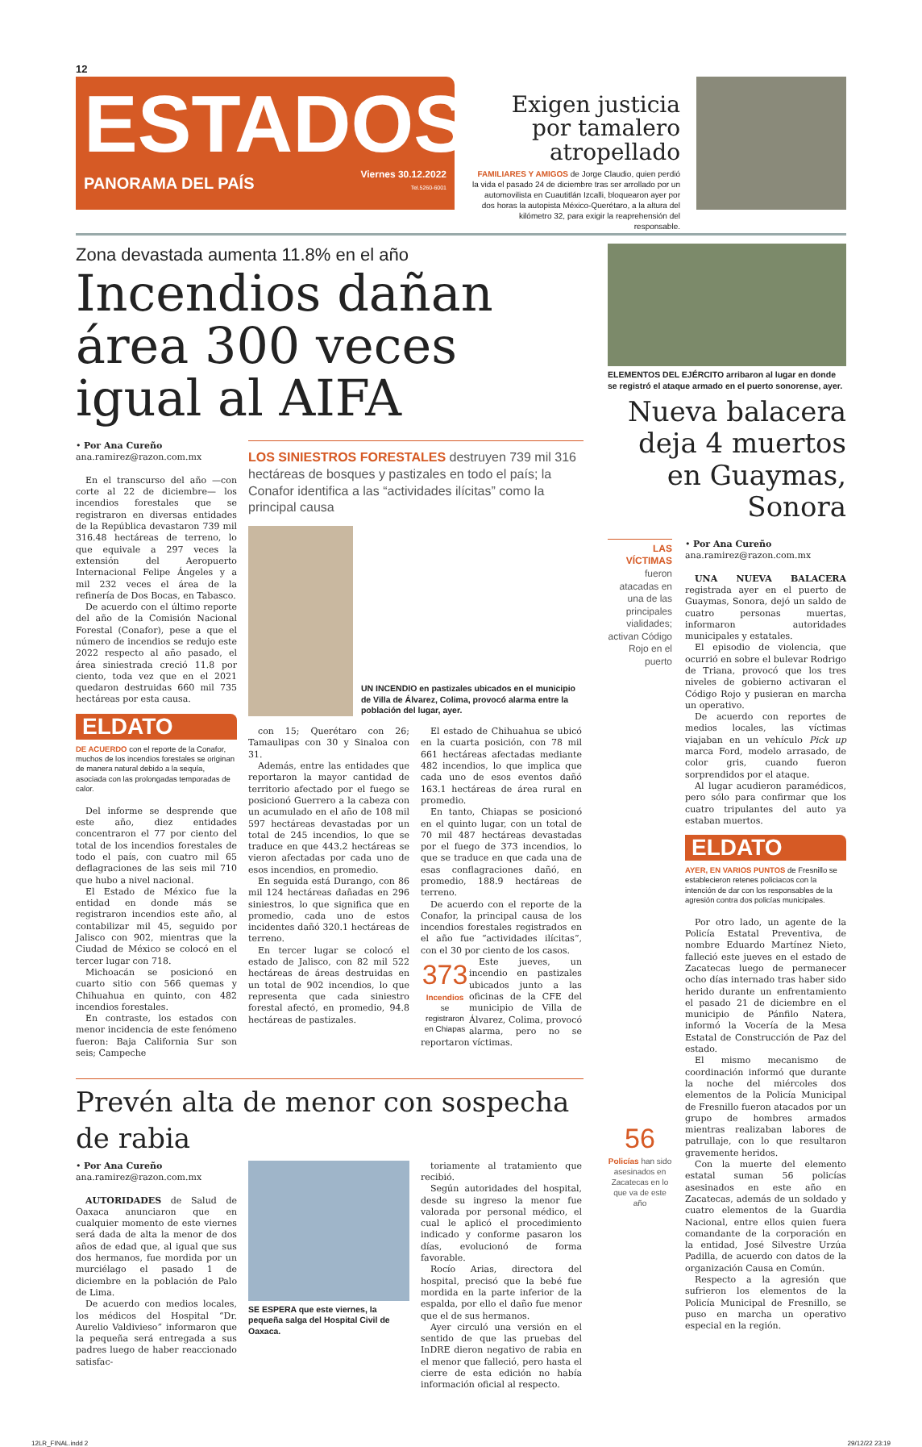12
ESTADOS
PANORAMA DEL PAÍS Viernes 30.12.2022
Tel.5260-6001
Exigen justicia por tamalero atropellado
FAMILIARES Y AMIGOS de Jorge Claudio, quien perdió la vida el pasado 24 de diciembre tras ser arrollado por un automovilista en Cuautitlán Izcalli, bloquearon ayer por dos horas la autopista México-Querétaro, a la altura del kilómetro 32, para exigir la reaprehensión del responsable.
Zona devastada aumenta 11.8% en el año
Incendios dañan área 300 veces igual al AIFA
• Por Ana Cureño
ana.ramirez@razon.com.mx
En el transcurso del año —con corte al 22 de diciembre— los incendios forestales que se registraron en diversas entidades de la República devastaron 739 mil 316.48 hectáreas de terreno, lo que equivale a 297 veces la extensión del Aeropuerto Internacional Felipe Ángeles y a mil 232 veces el área de la refinería de Dos Bocas, en Tabasco.
De acuerdo con el último reporte del año de la Comisión Nacional Forestal (Conafor), pese a que el número de incendios se redujo este 2022 respecto al año pasado, el área siniestrada creció 11.8 por ciento, toda vez que en el 2021 quedaron destruidas 660 mil 735 hectáreas por esta causa.
ELDATO
DE ACUERDO con el reporte de la Conafor, muchos de los incendios forestales se originan de manera natural debido a la sequía, asociada con las prolongadas temporadas de calor.
Del informe se desprende que este año, diez entidades concentraron el 77 por ciento del total de los incendios forestales de todo el país, con cuatro mil 65 deflagraciones de las seis mil 710 que hubo a nivel nacional.
El Estado de México fue la entidad en donde más se registraron incendios este año, al contabilizar mil 45, seguido por Jalisco con 902, mientras que la Ciudad de México se colocó en el tercer lugar con 718.
Michoacán se posicionó en cuarto sitio con 566 quemas y Chihuahua en quinto, con 482 incendios forestales.
En contraste, los estados con menor incidencia de este fenómeno fueron: Baja California Sur son seis; Campeche
LOS SINIESTROS FORESTALES destruyen 739 mil 316 hectáreas de bosques y pastizales en todo el país; la Conafor identifica a las “actividades ilícitas” como la principal causa
UN INCENDIO en pastizales ubicados en el municipio de Villa de Álvarez, Colima, provocó alarma entre la población del lugar, ayer.
con 15; Querétaro con 26; Tamaulipas con 30 y Sinaloa con 31.
Además, entre las entidades que reportaron la mayor cantidad de territorio afectado por el fuego se posicionó Guerrero a la cabeza con un acumulado en el año de 108 mil 597 hectáreas devastadas por un total de 245 incendios, lo que se traduce en que 443.2 hectáreas se vieron afectadas por cada uno de esos incendios, en promedio.
En seguida está Durango, con 86 mil 124 hectáreas dañadas en 296 siniestros, lo que significa que en promedio, cada uno de estos incidentes dañó 320.1 hectáreas de terreno.
En tercer lugar se colocó el estado de Jalisco, con 82 mil 522 hectáreas de áreas destruidas en un total de 902 incendios, lo que representa que cada siniestro forestal afectó, en promedio, 94.8 hectáreas de pastizales.
El estado de Chihuahua se ubicó en la cuarta posición, con 78 mil 661 hectáreas afectadas mediante 482 incendios, lo que implica que cada uno de esos eventos dañó 163.1 hectáreas de área rural en promedio.
En tanto, Chiapas se posicionó en el quinto lugar, con un total de 70 mil 487 hectáreas devastadas por el fuego de 373 incendios, lo que se traduce en que cada una de esas conflagraciones dañó, en promedio, 188.9 hectáreas de terreno.
De acuerdo con el reporte de la Conafor, la principal causa de los incendios forestales registrados en el año fue “actividades ilícitas”, con el 30 por ciento de los casos.
373
Incendios se registraron en Chiapas
Este jueves, un incendio en pastizales ubicados junto a las oficinas de la CFE del municipio de Villa de Álvarez, Colima, provocó alarma, pero no se reportaron víctimas.
Prevén alta de menor con sospecha de rabia
• Por Ana Cureño
ana.ramirez@razon.com.mx
AUTORIDADES de Salud de Oaxaca anunciaron que en cualquier momento de este viernes será dada de alta la menor de dos años de edad que, al igual que sus dos hermanos, fue mordida por un murciélago el pasado 1 de diciembre en la población de Palo de Lima.
De acuerdo con medios locales, los médicos del Hospital “Dr. Aurelio Valdivieso” informaron que la pequeña será entregada a sus padres luego de haber reaccionado satisfac-
SE ESPERA que este viernes, la pequeña salga del Hospital Civil de Oaxaca.
toriamente al tratamiento que recibió.
Según autoridades del hospital, desde su ingreso la menor fue valorada por personal médico, el cual le aplicó el procedimiento indicado y conforme pasaron los días, evolucionó de forma favorable.
Rocío Arias, directora del hospital, precisó que la bebé fue mordida en la parte inferior de la espalda, por ello el daño fue menor que el de sus hermanos.
Ayer circuló una versión en el sentido de que las pruebas del InDRE dieron negativo de rabia en el menor que falleció, pero hasta el cierre de esta edición no había información oficial al respecto.
ELEMENTOS DEL EJÉRCITO arribaron al lugar en donde se registró el ataque armado en el puerto sonorense, ayer.
Nueva balacera deja 4 muertos en Guaymas, Sonora
LAS VÍCTIMAS fueron atacadas en una de las principales vialidades; activan Código Rojo en el puerto
56
Policías han sido asesinados en Zacatecas en lo que va de este año
• Por Ana Cureño
ana.ramirez@razon.com.mx
UNA NUEVA BALACERA registrada ayer en el puerto de Guaymas, Sonora, dejó un saldo de cuatro personas muertas, informaron autoridades municipales y estatales.
El episodio de violencia, que ocurrió en sobre el bulevar Rodrigo de Triana, provocó que los tres niveles de gobierno activaran el Código Rojo y pusieran en marcha un operativo.
De acuerdo con reportes de medios locales, las víctimas viajaban en un vehículo Pick up marca Ford, modelo arrasado, de color gris, cuando fueron sorprendidos por el ataque.
Al lugar acudieron paramédicos, pero sólo para confirmar que los cuatro tripulantes del auto ya estaban muertos.
ELDATO
AYER, EN VARIOS PUNTOS de Fresnillo se establecieron retenes policiacos con la intención de dar con los responsables de la agresión contra dos policías municipales.
Por otro lado, un agente de la Policía Estatal Preventiva, de nombre Eduardo Martínez Nieto, falleció este jueves en el estado de Zacatecas luego de permanecer ocho días internado tras haber sido herido durante un enfrentamiento el pasado 21 de diciembre en el municipio de Pánfilo Natera, informó la Vocería de la Mesa Estatal de Construcción de Paz del estado.
El mismo mecanismo de coordinación informó que durante la noche del miércoles dos elementos de la Policía Municipal de Fresnillo fueron atacados por un grupo de hombres armados mientras realizaban labores de patrullaje, con lo que resultaron gravemente heridos.
Con la muerte del elemento estatal suman 56 policías asesinados en este año en Zacatecas, además de un soldado y cuatro elementos de la Guardia Nacional, entre ellos quien fuera comandante de la corporación en la entidad, José Silvestre Urzúa Padilla, de acuerdo con datos de la organización Causa en Común.
Respecto a la agresión que sufrieron los elementos de la Policía Municipal de Fresnillo, se puso en marcha un operativo especial en la región.
12LR_FINAL.indd 2 29/12/22 23:19